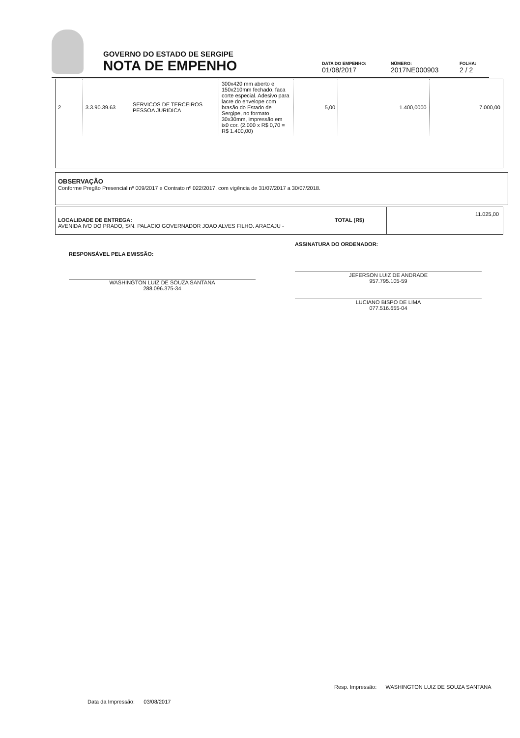GOVERNO DO ESTADO DE SERGIPE
NOTA DE EMPENHO
DATA DO EMPENHO:
01/08/2017
NÚMERO:
2017NE000903
FOLHA:
2 / 2
| 2 | 3.3.90.39.63 | SERVICOS DE TERCEIROS PESSOA JURIDICA | 300x420 mm aberto e 150x210mm fechado, faca corte especial. Adesivo para lacre do envelope com brasão do Estado de Sergipe, no formato 30x30mm, impressão em ix0 cor. (2.000 x R$ 0,70 = R$ 1.400,00) | 5,00 | 1.400,0000 | 7.000,00 |
OBSERVAÇÃO
Conforme Pregão Presencial nº 009/2017 e Contrato nº 022/2017, com vigência de 31/07/2017 a 30/07/2018.
LOCALIDADE DE ENTREGA:
AVENIDA IVO DO PRADO, S/N. PALACIO GOVERNADOR JOAO ALVES FILHO. ARACAJU -
TOTAL (R$)
11.025,00
RESPONSÁVEL PELA EMISSÃO:
WASHINGTON LUIZ DE SOUZA SANTANA
288.096.375-34
ASSINATURA DO ORDENADOR:
JEFERSON LUIZ DE ANDRADE
957.795.105-59
LUCIANO BISPO DE LIMA
077.516.655-04
Data da Impressão: 03/08/2017
Resp. Impressão: WASHINGTON LUIZ DE SOUZA SANTANA